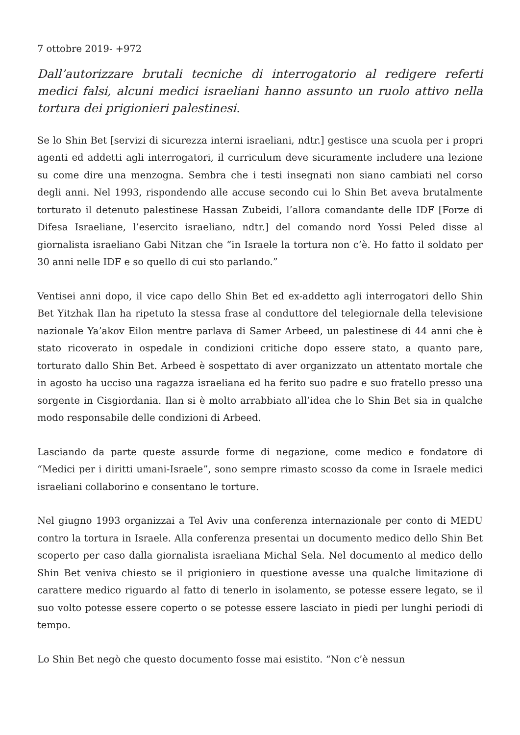7 ottobre 2019- +972
Dall’autorizzare brutali tecniche di interrogatorio al redigere referti medici falsi, alcuni medici israeliani hanno assunto un ruolo attivo nella tortura dei prigionieri palestinesi.
Se lo Shin Bet [servizi di sicurezza interni israeliani, ndtr.] gestisce una scuola per i propri agenti ed addetti agli interrogatori, il curriculum deve sicuramente includere una lezione su come dire una menzogna. Sembra che i testi insegnati non siano cambiati nel corso degli anni. Nel 1993, rispondendo alle accuse secondo cui lo Shin Bet aveva brutalmente torturato il detenuto palestinese Hassan Zubeidi, l’allora comandante delle IDF [Forze di Difesa Israeliane, l’esercito israeliano, ndtr.] del comando nord Yossi Peled disse al giornalista israeliano Gabi Nitzan che “in Israele la tortura non c’è. Ho fatto il soldato per 30 anni nelle IDF e so quello di cui sto parlando.”
Ventisei anni dopo, il vice capo dello Shin Bet ed ex-addetto agli interrogatori dello Shin Bet Yitzhak Ilan ha ripetuto la stessa frase al conduttore del telegiornale della televisione nazionale Ya’akov Eilon mentre parlava di Samer Arbeed, un palestinese di 44 anni che è stato ricoverato in ospedale in condizioni critiche dopo essere stato, a quanto pare, torturato dallo Shin Bet. Arbeed è sospettato di aver organizzato un attentato mortale che in agosto ha ucciso una ragazza israeliana ed ha ferito suo padre e suo fratello presso una sorgente in Cisgiordania. Ilan si è molto arrabbiato all’idea che lo Shin Bet sia in qualche modo responsabile delle condizioni di Arbeed.
Lasciando da parte queste assurde forme di negazione, come medico e fondatore di “Medici per i diritti umani-Israele”, sono sempre rimasto scosso da come in Israele medici israeliani collaborino e consentano le torture.
Nel giugno 1993 organizzai a Tel Aviv una conferenza internazionale per conto di MEDU contro la tortura in Israele. Alla conferenza presentai un documento medico dello Shin Bet scoperto per caso dalla giornalista israeliana Michal Sela. Nel documento al medico dello Shin Bet veniva chiesto se il prigioniero in questione avesse una qualche limitazione di carattere medico riguardo al fatto di tenerlo in isolamento, se potesse essere legato, se il suo volto potesse essere coperto o se potesse essere lasciato in piedi per lunghi periodi di tempo.
Lo Shin Bet negò che questo documento fosse mai esistito. “Non c’è nessun